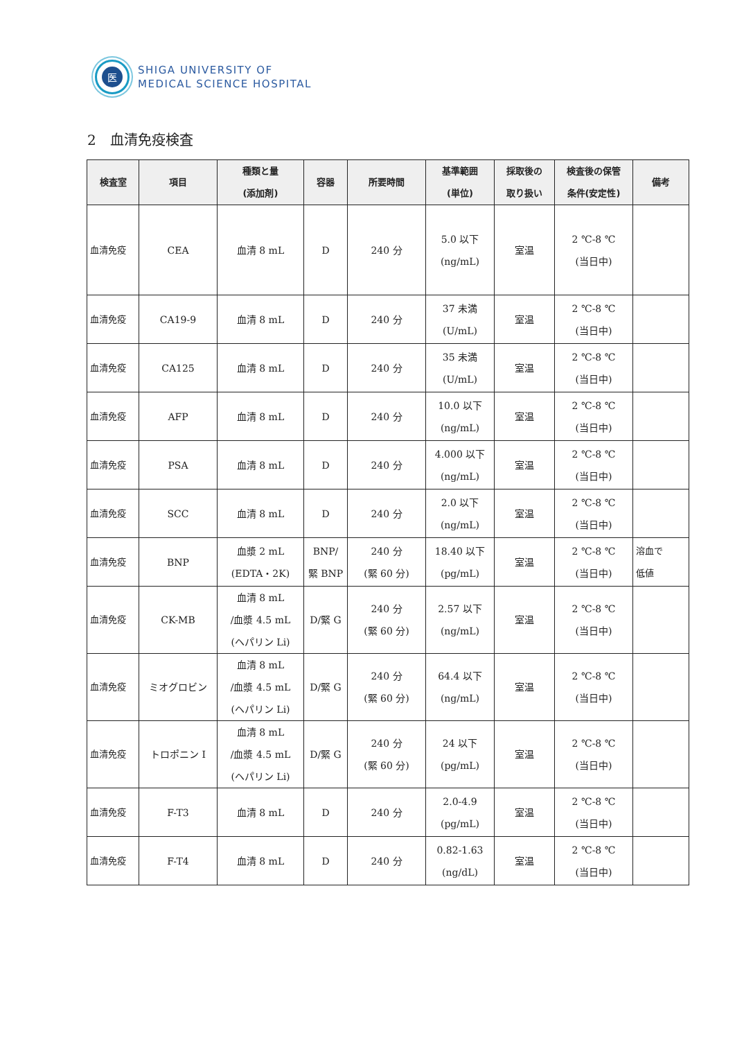医
SHIGA UNIVERSITY OF
MEDICAL SCIENCE HOSPITAL
2　血清免疫検査
| 検査室 | 項目 | 種類と量 (添加剤) | 容器 | 所要時間 | 基準範囲 (単位) | 採取後の 取り扱い | 検査後の保管 条件(安定性) | 備考 |
| --- | --- | --- | --- | --- | --- | --- | --- | --- |
| 血清免疫 | CEA | 血清 8 mL | D | 240 分 | 5.0 以下 (ng/mL) | 室温 | 2 ℃-8 ℃ (当日中) | |
| 血清免疫 | CA19-9 | 血清 8 mL | D | 240 分 | 37 未満 (U/mL) | 室温 | 2 ℃-8 ℃ (当日中) | |
| 血清免疫 | CA125 | 血清 8 mL | D | 240 分 | 35 未満 (U/mL) | 室温 | 2 ℃-8 ℃ (当日中) | |
| 血清免疫 | AFP | 血清 8 mL | D | 240 分 | 10.0 以下 (ng/mL) | 室温 | 2 ℃-8 ℃ (当日中) | |
| 血清免疫 | PSA | 血清 8 mL | D | 240 分 | 4.000 以下 (ng/mL) | 室温 | 2 ℃-8 ℃ (当日中) | |
| 血清免疫 | SCC | 血清 8 mL | D | 240 分 | 2.0 以下 (ng/mL) | 室温 | 2 ℃-8 ℃ (当日中) | |
| 血清免疫 | BNP | 血漿 2 mL (EDTA・2K) | BNP/ 緊 BNP | 240 分 (緊 60 分) | 18.40 以下 (pg/mL) | 室温 | 2 ℃-8 ℃ (当日中) | 溶血で 低値 |
| 血清免疫 | CK-MB | 血清 8 mL /血漿 4.5 mL (ヘパリン Li) | D/緊 G | 240 分 (緊 60 分) | 2.57 以下 (ng/mL) | 室温 | 2 ℃-8 ℃ (当日中) | |
| 血清免疫 | ミオグロビン | 血清 8 mL /血漿 4.5 mL (ヘパリン Li) | D/緊 G | 240 分 (緊 60 分) | 64.4 以下 (ng/mL) | 室温 | 2 ℃-8 ℃ (当日中) | |
| 血清免疫 | トロポニン I | 血清 8 mL /血漿 4.5 mL (ヘパリン Li) | D/緊 G | 240 分 (緊 60 分) | 24 以下 (pg/mL) | 室温 | 2 ℃-8 ℃ (当日中) | |
| 血清免疫 | F-T3 | 血清 8 mL | D | 240 分 | 2.0-4.9 (pg/mL) | 室温 | 2 ℃-8 ℃ (当日中) | |
| 血清免疫 | F-T4 | 血清 8 mL | D | 240 分 | 0.82-1.63 (ng/dL) | 室温 | 2 ℃-8 ℃ (当日中) | |